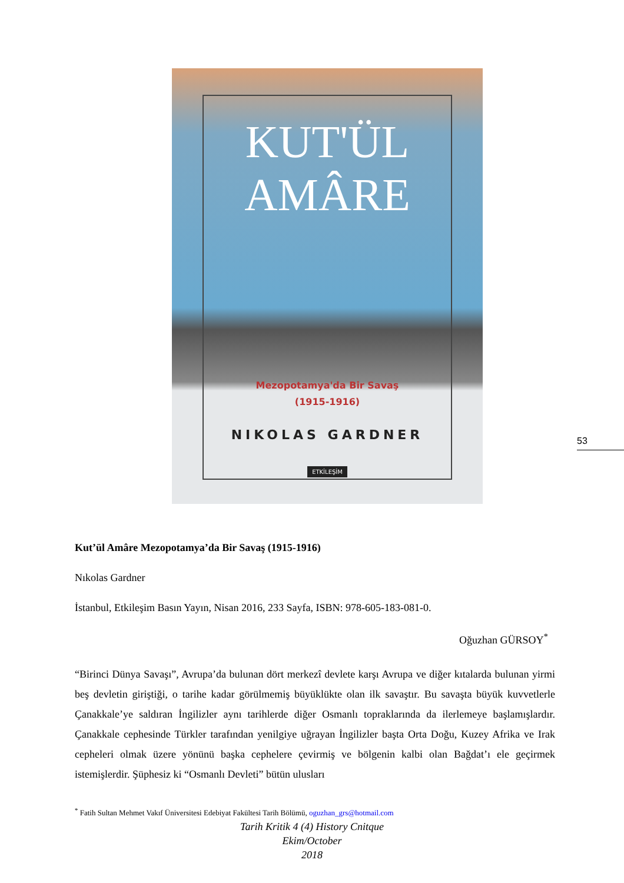KUT'ÜL
AMÂRE
Mezopotamya'da Bir Savaş
(1915-1916)
NIKOLAS GARDNER
ETKİLEŞİM
53
Kut’ül Amâre Mezopotamya’da Bir Savaş (1915-1916)
Nıkolas Gardner
İstanbul, Etkileşim Basın Yayın, Nisan 2016, 233 Sayfa, ISBN: 978-605-183-081-0.
Oğuzhan GÜRSOY<sup>*</sup>
“Birinci Dünya Savaşı”, Avrupa’da bulunan dört merkezî devlete karşı Avrupa ve diğer kıtalarda bulunan yirmi beş devletin giriştiği, o tarihe kadar görülmemiş büyüklükte olan ilk savaştır. Bu savaşta büyük kuvvetlerle Çanakkale’ye saldıran İngilizler aynı tarihlerde diğer Osmanlı topraklarında da ilerlemeye başlamışlardır. Çanakkale cephesinde Türkler tarafından yenilgiye uğrayan İngilizler başta Orta Doğu, Kuzey Afrika ve Irak cepheleri olmak üzere yönünü başka cephelere çevirmiş ve bölgenin kalbi olan Bağdat’ı ele geçirmek istemişlerdir. Şüphesiz ki “Osmanlı Devleti” bütün ulusları
<sup>*</sup> Fatih Sultan Mehmet Vakıf Üniversitesi Edebiyat Fakültesi Tarih Bölümü, oguzhan_grs@hotmail.com
Tarih Kritik 4 (4) History Cnitque
Ekim/October
2018